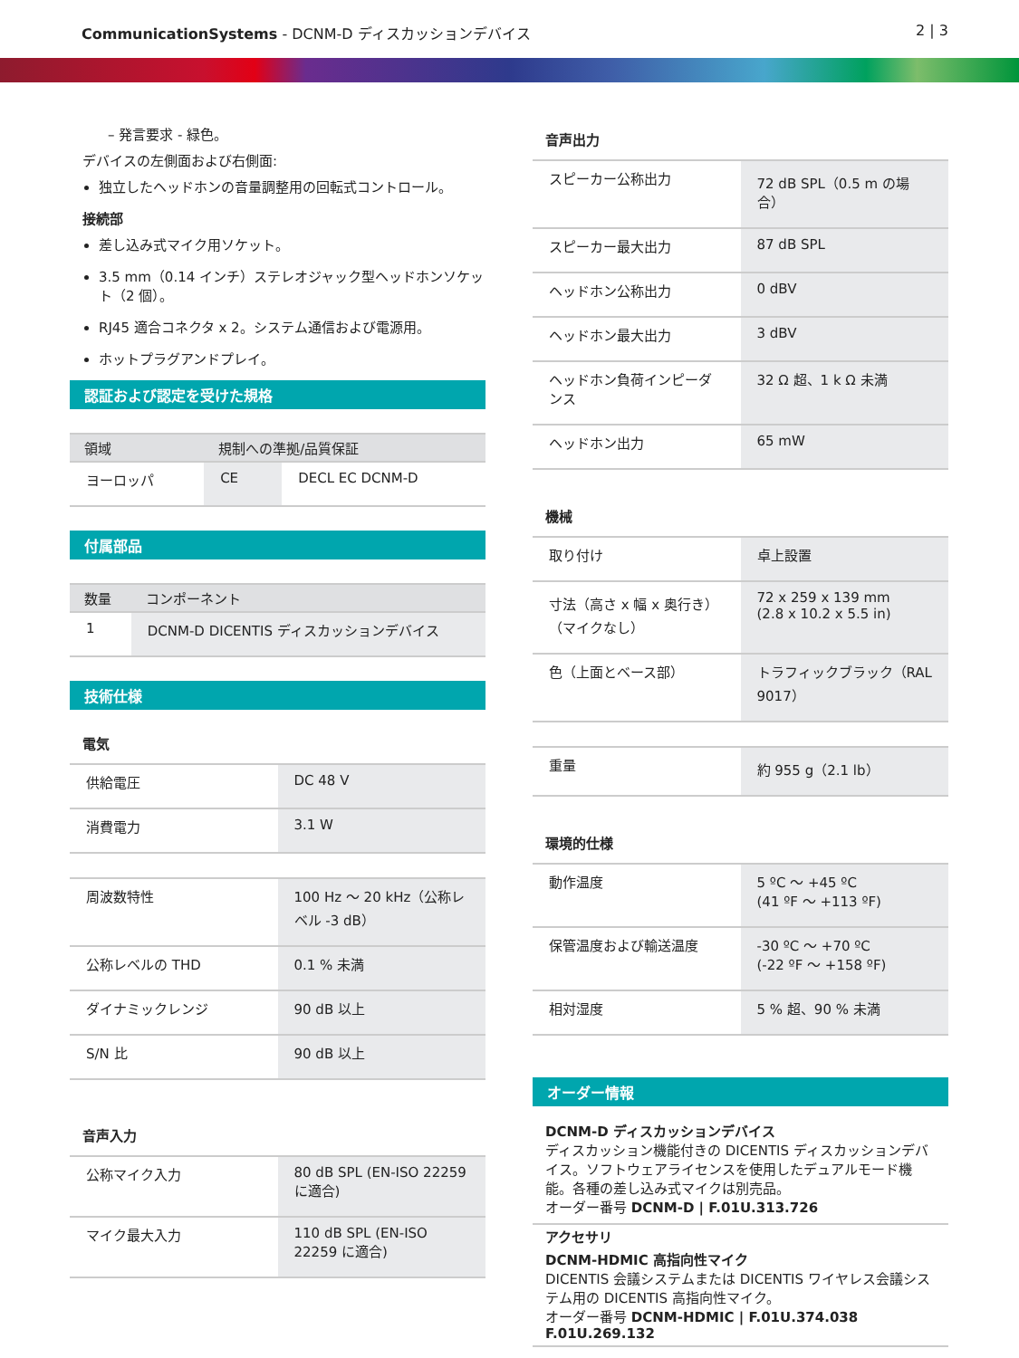CommunicationSystems - DCNM-D ディスカッションデバイス
2 | 3
– 発言要求 - 緑色。
デバイスの左側面および右側面:
独立したヘッドホンの音量調整用の回転式コントロール。
接続部
差し込み式マイク用ソケット。
3.5 mm（0.14 インチ）ステレオジャック型ヘッドホンソケット（2 個）。
RJ45 適合コネクタ x 2。システム通信および電源用。
ホットプラグアンドプレイ。
認証および認定を受けた規格
| 領域 | 規制への準拠/品質保証 | |
| --- | --- | --- |
| ヨーロッパ | CE | DECL EC DCNM-D |
付属部品
| 数量 | コンポーネント |
| --- | --- |
| 1 | DCNM-D DICENTIS ディスカッションデバイス |
技術仕様
電気
| 供給電圧 | DC 48 V |
| 消費電力 | 3.1 W |
| 周波数特性 | 100 Hz ～ 20 kHz（公称レベル -3 dB） |
| 公称レベルの THD | 0.1 % 未満 |
| ダイナミックレンジ | 90 dB 以上 |
| S/N 比 | 90 dB 以上 |
音声入力
| 公称マイク入力 | 80 dB SPL (EN-ISO 22259 に適合) |
| マイク最大入力 | 110 dB SPL (EN-ISO 22259 に適合) |
音声出力
| スピーカー公称出力 | 72 dB SPL（0.5 m の場合） |
| スピーカー最大出力 | 87 dB SPL |
| ヘッドホン公称出力 | 0 dBV |
| ヘッドホン最大出力 | 3 dBV |
| ヘッドホン負荷インピーダンス | 32 Ω 超、1 k Ω 未満 |
| ヘッドホン出力 | 65 mW |
機械
| 取り付け | 卓上設置 |
| 寸法（高さ x 幅 x 奥行き）（マイクなし） | 72 x 259 x 139 mm (2.8 x 10.2 x 5.5 in) |
| 色（上面とベース部） | トラフィックブラック（RAL 9017） |
| 重量 | 約 955 g（2.1 lb） |
環境的仕様
| 動作温度 | 5 ºC ～ +45 ºC (41 ºF ～ +113 ºF) |
| 保管温度および輸送温度 | -30 ºC ～ +70 ºC (-22 ºF ～ +158 ºF) |
| 相対湿度 | 5 % 超、90 % 未満 |
オーダー情報
DCNM-D ディスカッションデバイス
ディスカッション機能付きの DICENTIS ディスカッションデバイス。ソフトウェアライセンスを使用したデュアルモード機能。各種の差し込み式マイクは別売品。
オーダー番号 DCNM-D | F.01U.313.726
アクセサリ
DCNM-HDMIC 高指向性マイク
DICENTIS 会議システムまたは DICENTIS ワイヤレス会議システム用の DICENTIS 高指向性マイク。
オーダー番号 DCNM-HDMIC | F.01U.374.038 F.01U.269.132